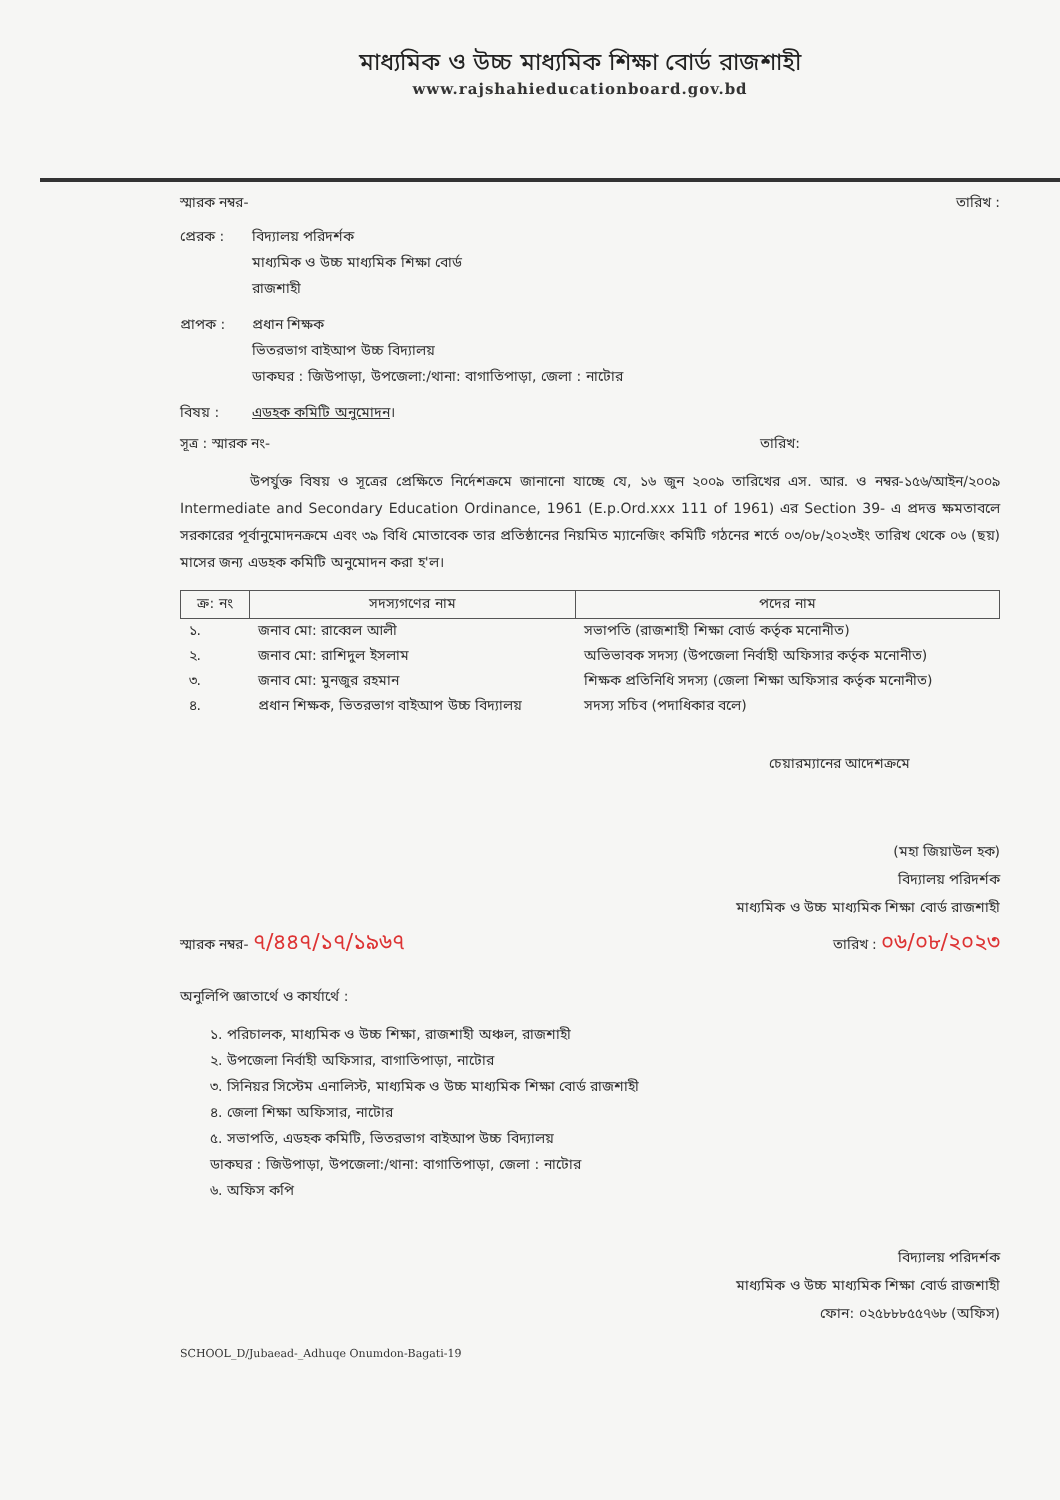মাধ্যমিক ও উচ্চ মাধ্যমিক শিক্ষা বোর্ড রাজশাহী
www.rajshahieducationboard.gov.bd
স্মারক নম্বর- তারিখ :
প্রেরক : বিদ্যালয় পরিদর্শক
মাধ্যমিক ও উচ্চ মাধ্যমিক শিক্ষা বোর্ড
রাজশাহী
প্রাপক : প্রধান শিক্ষক
ভিতরভাগ বাইআপ উচ্চ বিদ্যালয়
ডাকঘর : জিউপাড়া, উপজেলা:/থানা: বাগাতিপাড়া, জেলা : নাটোর
বিষয় : এডহক কমিটি অনুমোদন।
সূত্র : স্মারক নং- তারিখ:
উপর্যুক্ত বিষয় ও সূত্রের প্রেক্ষিতে নির্দেশক্রমে জানানো যাচ্ছে যে, ১৬ জুন ২০০৯ তারিখের এস. আর. ও নম্বর-১৫৬/আইন/২০০৯ Intermediate and Secondary Education Ordinance, 1961 (E.p.Ord.xxx 111 of 1961) এর Section 39- এ প্রদত্ত ক্ষমতাবলে সরকারের পূর্বানুমোদনক্রমে এবং ৩৯ বিধি মোতাবেক তার প্রতিষ্ঠানের নিয়মিত ম্যানেজিং কমিটি গঠনের শর্তে ০৩/০৮/২০২৩ইং তারিখ থেকে ০৬ (ছয়) মাসের জন্য এডহক কমিটি অনুমোদন করা হ'ল।
| ক্র: নং | সদস্যগণের নাম | পদের নাম |
| --- | --- | --- |
| ১. | জনাব মো: রাব্বেল আলী | সভাপতি (রাজশাহী শিক্ষা বোর্ড কর্তৃক মনোনীত) |
| ২. | জনাব মো: রাশিদুল ইসলাম | অভিভাবক সদস্য (উপজেলা নির্বাহী অফিসার কর্তৃক মনোনীত) |
| ৩. | জনাব মো: মুনজুর রহমান | শিক্ষক প্রতিনিধি সদস্য (জেলা শিক্ষা অফিসার কর্তৃক মনোনীত) |
| ৪. | প্রধান শিক্ষক, ভিতরভাগ বাইআপ উচ্চ বিদ্যালয় | সদস্য সচিব (পদাধিকার বলে) |
চেয়ারম্যানের আদেশক্রমে
(মহা জিয়াউল হক)
বিদ্যালয় পরিদর্শক
মাধ্যমিক ও উচ্চ মাধ্যমিক শিক্ষা বোর্ড রাজশাহী
স্মারক নম্বর- ৭/৪৪৭/১৭/১৯৬৭ তারিখ : ০৬/০৮/২০২৩
অনুলিপি জ্ঞাতার্থে ও কার্যার্থে :
১. পরিচালক, মাধ্যমিক ও উচ্চ শিক্ষা, রাজশাহী অঞ্চল, রাজশাহী
২. উপজেলা নির্বাহী অফিসার, বাগাতিপাড়া, নাটোর
৩. সিনিয়র সিস্টেম এনালিস্ট, মাধ্যমিক ও উচ্চ মাধ্যমিক শিক্ষা বোর্ড রাজশাহী
৪. জেলা শিক্ষা অফিসার, নাটোর
৫. সভাপতি, এডহক কমিটি, ভিতরভাগ বাইআপ উচ্চ বিদ্যালয়
ডাকঘর : জিউপাড়া, উপজেলা:/থানা: বাগাতিপাড়া, জেলা : নাটোর
৬. অফিস কপি
বিদ্যালয় পরিদর্শক
মাধ্যমিক ও উচ্চ মাধ্যমিক শিক্ষা বোর্ড রাজশাহী
ফোন: ০২৫৮৮৮৫৫৭৬৮ (অফিস)
SCHOOL_D/Jubaead-_Adhuqe Onumdon-Bagati-19